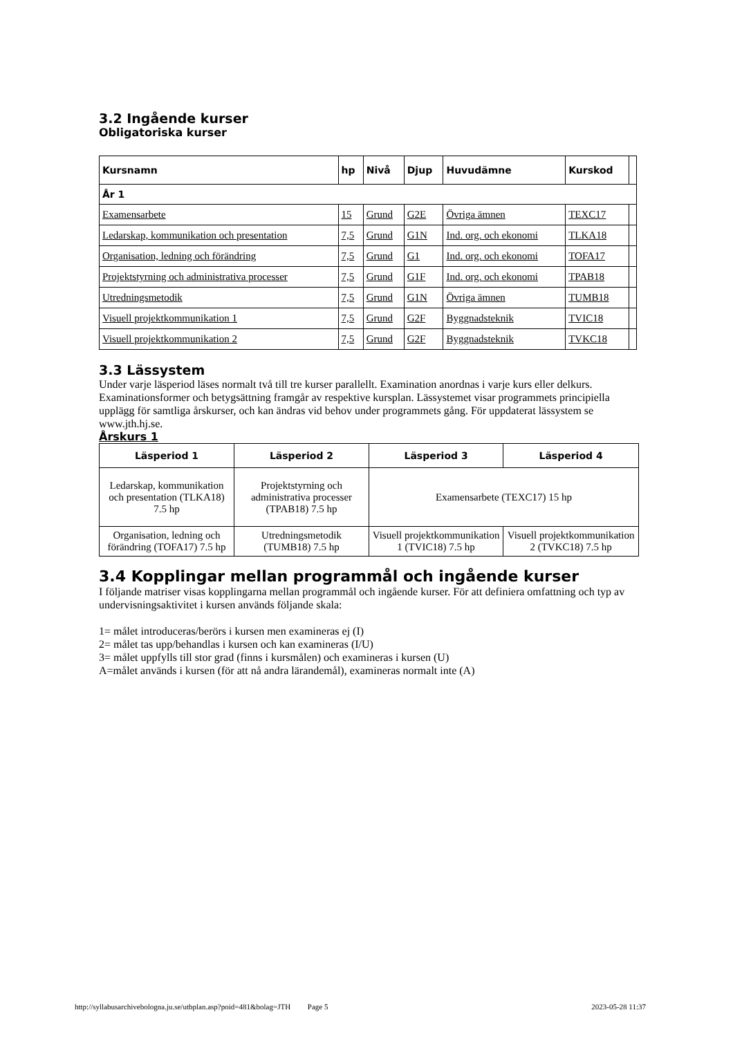3.2 Ingående kurser
Obligatoriska kurser
| Kursnamn | hp | Nivå | Djup | Huvudämne | Kurskod | |
| --- | --- | --- | --- | --- | --- | --- |
| År 1 | | | | | | |
| Examensarbete | 15 | Grund | G2E | Övriga ämnen | TEXC17 | |
| Ledarskap, kommunikation och presentation | 7,5 | Grund | G1N | Ind. org. och ekonomi | TLKA18 | |
| Organisation, ledning och förändring | 7,5 | Grund | G1 | Ind. org. och ekonomi | TOFA17 | |
| Projektstyrning och administrativa processer | 7,5 | Grund | G1F | Ind. org. och ekonomi | TPAB18 | |
| Utredningsmetodik | 7,5 | Grund | G1N | Övriga ämnen | TUMB18 | |
| Visuell projektkommunikation 1 | 7,5 | Grund | G2F | Byggnadsteknik | TVIC18 | |
| Visuell projektkommunikation 2 | 7,5 | Grund | G2F | Byggnadsteknik | TVKC18 | |
3.3 Lässystem
Under varje läsperiod läses normalt två till tre kurser parallellt. Examination anordnas i varje kurs eller delkurs. Examinationsformer och betygsättning framgår av respektive kursplan. Lässystemet visar programmets principiella upplägg för samtliga årskurser, och kan ändras vid behov under programmets gång. För uppdaterat lässystem se www.jth.hj.se.
Årskurs 1
| Läsperiod 1 | Läsperiod 2 | Läsperiod 3 | Läsperiod 4 |
| --- | --- | --- | --- |
| Ledarskap, kommunikation och presentation (TLKA18) 7.5 hp | Projektstyrning och administrativa processer (TPAB18) 7.5 hp | Examensarbete (TEXC17) 15 hp | |
| Organisation, ledning och förändring (TOFA17) 7.5 hp | Utredningsmetodik (TUMB18) 7.5 hp | Visuell projektkommunikation 1 (TVIC18) 7.5 hp | Visuell projektkommunikation 2 (TVKC18) 7.5 hp |
3.4 Kopplingar mellan programmål och ingående kurser
I följande matriser visas kopplingarna mellan programmål och ingående kurser. För att definiera omfattning och typ av undervisningsaktivitet i kursen används följande skala:
1= målet introduceras/berörs i kursen men examineras ej (I)
2= målet tas upp/behandlas i kursen och kan examineras (I/U)
3= målet uppfylls till stor grad (finns i kursmålen) och examineras i kursen (U)
A=målet används i kursen (för att nå andra lärandemål), examineras normalt inte (A)
http://syllabusarchivebologna.ju.se/utbplan.asp?poid=481&bolag=JTH Page 5 2023-05-28 11:37